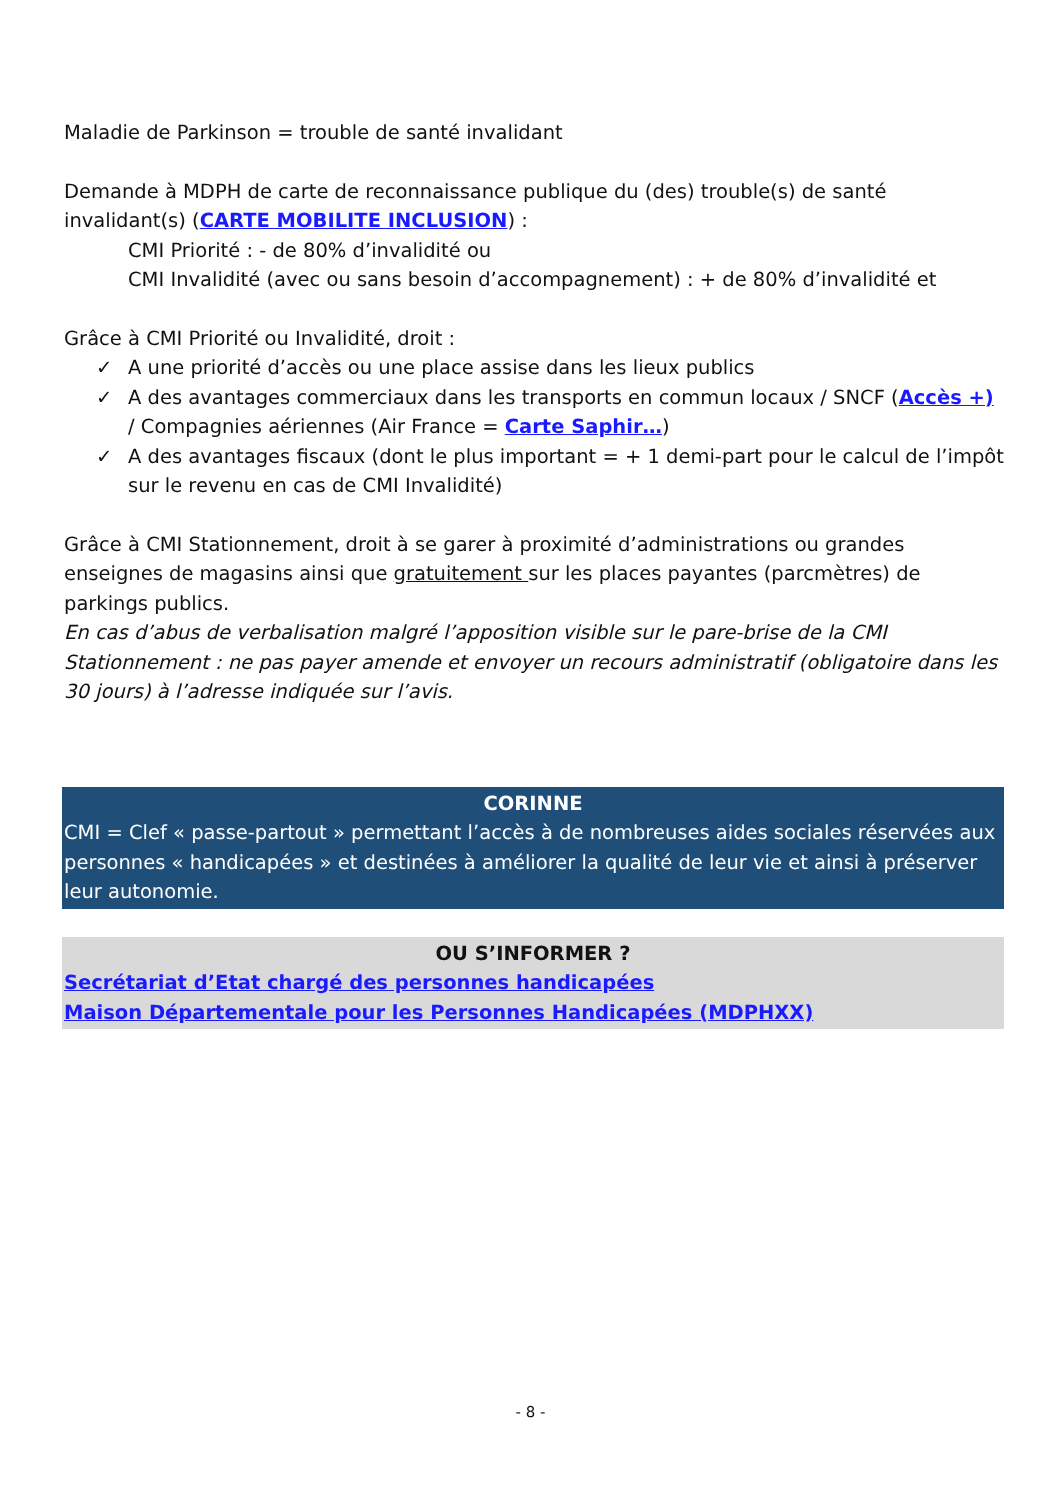Maladie de Parkinson = trouble de santé invalidant
Demande à MDPH de carte de reconnaissance publique du (des) trouble(s) de santé invalidant(s) (CARTE MOBILITE INCLUSION) :
CMI Priorité : - de 80% d’invalidité ou
CMI Invalidité (avec ou sans besoin d’accompagnement) : + de 80% d’invalidité et
Grâce à CMI Priorité ou Invalidité, droit :
✓ A une priorité d’accès ou une place assise dans les lieux publics
✓ A des avantages commerciaux dans les transports en commun locaux / SNCF (Accès +) / Compagnies aériennes (Air France = Carte Saphir…)
✓ A des avantages fiscaux (dont le plus important = + 1 demi-part pour le calcul de l’impôt sur le revenu en cas de CMI Invalidité)
Grâce à CMI Stationnement, droit à se garer à proximité d’administrations ou grandes enseignes de magasins ainsi que gratuitement sur les places payantes (parcmètres) de parkings publics.
En cas d’abus de verbalisation malgré l’apposition visible sur le pare-brise de la CMI Stationnement : ne pas payer amende et envoyer un recours administratif (obligatoire dans les 30 jours) à l’adresse indiquée sur l’avis.
CORINNE
CMI = Clef « passe-partout » permettant l’accès à de nombreuses aides sociales réservées aux personnes « handicapées » et destinées à améliorer la qualité de leur vie et ainsi à préserver leur autonomie.
OU S’INFORMER ?
Secrétariat d’Etat chargé des personnes handicapées
Maison Départementale pour les Personnes Handicapées (MDPHXX)
- 8 -